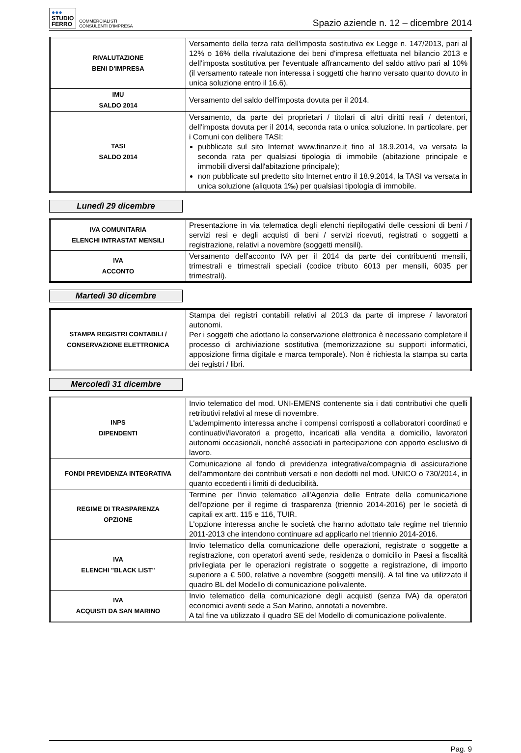●●●
STUDIO
FERRO
COMMERCIALISTI
CONSULENTI D'IMPRESA
Spazio aziende n. 12 – dicembre 2014
| RIVALUTAZIONE BENI D'IMPRESA | Versamento della terza rata dell'imposta sostitutiva ex Legge n. 147/2013, pari al 12% o 16% della rivalutazione dei beni d'impresa effettuata nel bilancio 2013 e dell'imposta sostitutiva per l'eventuale affrancamento del saldo attivo pari al 10% (il versamento rateale non interessa i soggetti che hanno versato quanto dovuto in unica soluzione entro il 16.6). |
| IMU SALDO 2014 | Versamento del saldo dell'imposta dovuta per il 2014. |
| TASI SALDO 2014 | Versamento, da parte dei proprietari / titolari di altri diritti reali / detentori, dell'imposta dovuta per il 2014, seconda rata o unica soluzione. In particolare, per i Comuni con delibere TASI: pubblicate sul sito Internet www.finanze.it fino al 18.9.2014, va versata la seconda rata per qualsiasi tipologia di immobile (abitazione principale e immobili diversi dall'abitazione principale); non pubblicate sul predetto sito Internet entro il 18.9.2014, la TASI va versata in unica soluzione (aliquota 1‰) per qualsiasi tipologia di immobile. |
Lunedì 29 dicembre
| IVA COMUNITARIA ELENCHI INTRASTAT MENSILI | Presentazione in via telematica degli elenchi riepilogativi delle cessioni di beni / servizi resi e degli acquisti di beni / servizi ricevuti, registrati o soggetti a registrazione, relativi a novembre (soggetti mensili). |
| IVA ACCONTO | Versamento dell'acconto IVA per il 2014 da parte dei contribuenti mensili, trimestrali e trimestrali speciali (codice tributo 6013 per mensili, 6035 per trimestrali). |
Martedì 30 dicembre
| STAMPA REGISTRI CONTABILI / CONSERVAZIONE ELETTRONICA | Stampa dei registri contabili relativi al 2013 da parte di imprese / lavoratori autonomi. Per i soggetti che adottano la conservazione elettronica è necessario completare il processo di archiviazione sostitutiva (memorizzazione su supporti informatici, apposizione firma digitale e marca temporale). Non è richiesta la stampa su carta dei registri / libri. |
Mercoledì 31 dicembre
| INPS DIPENDENTI | Invio telematico del mod. UNI-EMENS contenente sia i dati contributivi che quelli retributivi relativi al mese di novembre. L'adempimento interessa anche i compensi corrisposti a collaboratori coordinati e continuativi/lavoratori a progetto, incaricati alla vendita a domicilio, lavoratori autonomi occasionali, nonché associati in partecipazione con apporto esclusivo di lavoro. |
| FONDI PREVIDENZA INTEGRATIVA | Comunicazione al fondo di previdenza integrativa/compagnia di assicurazione dell'ammontare dei contributi versati e non dedotti nel mod. UNICO o 730/2014, in quanto eccedenti i limiti di deducibilità. |
| REGIME DI TRASPARENZA OPZIONE | Termine per l'invio telematico all'Agenzia delle Entrate della comunicazione dell'opzione per il regime di trasparenza (triennio 2014-2016) per le società di capitali ex artt. 115 e 116, TUIR. L'opzione interessa anche le società che hanno adottato tale regime nel triennio 2011-2013 che intendono continuare ad applicarlo nel triennio 2014-2016. |
| IVA ELENCHI "BLACK LIST" | Invio telematico della comunicazione delle operazioni, registrate o soggette a registrazione, con operatori aventi sede, residenza o domicilio in Paesi a fiscalità privilegiata per le operazioni registrate o soggette a registrazione, di importo superiore a € 500, relative a novembre (soggetti mensili). A tal fine va utilizzato il quadro BL del Modello di comunicazione polivalente. |
| IVA ACQUISTI DA SAN MARINO | Invio telematico della comunicazione degli acquisti (senza IVA) da operatori economici aventi sede a San Marino, annotati a novembre. A tal fine va utilizzato il quadro SE del Modello di comunicazione polivalente. |
Pag. 9